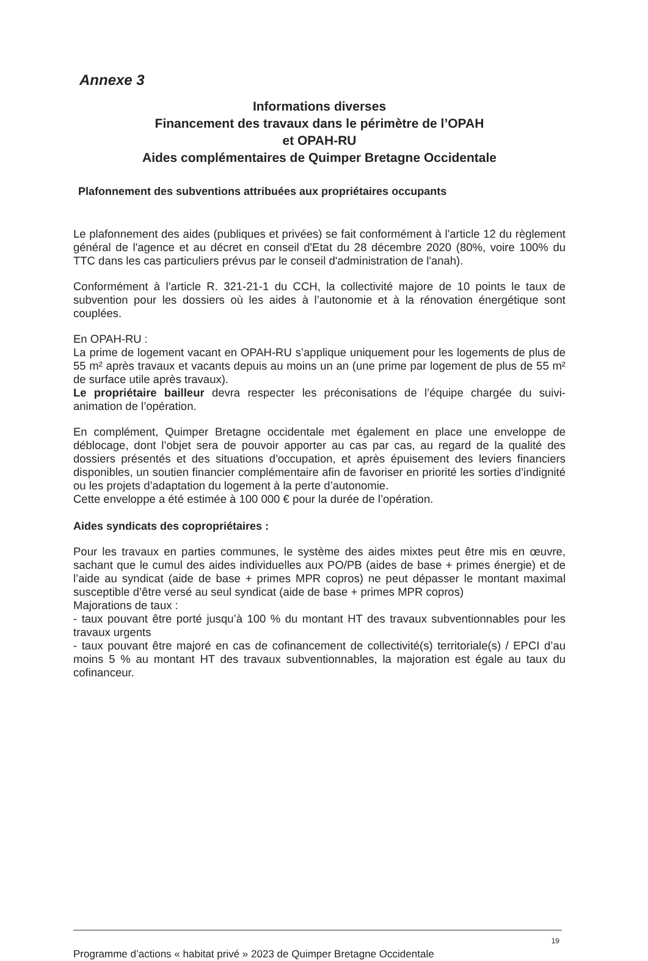Annexe 3
Informations diverses
Financement des travaux dans le périmètre de l’OPAH
et OPAH-RU
Aides complémentaires de Quimper Bretagne Occidentale
Plafonnement des subventions attribuées aux propriétaires occupants
Le plafonnement des aides (publiques et privées) se fait conformément à l'article 12 du règlement général de l'agence et au décret en conseil d'Etat du 28 décembre 2020 (80%, voire 100% du TTC dans les cas particuliers prévus par le conseil d'administration de l'anah).
Conformément à l’article R. 321-21-1 du CCH, la collectivité majore de 10 points le taux de subvention pour les dossiers où les aides à l’autonomie et à la rénovation énergétique sont couplées.
En OPAH-RU :
La prime de logement vacant en OPAH-RU s’applique uniquement pour les logements de plus de 55 m² après travaux et vacants depuis au moins un an (une prime par logement de plus de 55 m² de surface utile après travaux).
Le propriétaire bailleur devra respecter les préconisations de l’équipe chargée du suivi-animation de l’opération.
En complément, Quimper Bretagne occidentale met également en place une enveloppe de déblocage, dont l’objet sera de pouvoir apporter au cas par cas, au regard de la qualité des dossiers présentés et des situations d’occupation, et après épuisement des leviers financiers disponibles, un soutien financier complémentaire afin de favoriser en priorité les sorties d’indignité ou les projets d’adaptation du logement à la perte d’autonomie.
Cette enveloppe a été estimée à 100 000 € pour la durée de l’opération.
Aides syndicats des copropriétaires :
Pour les travaux en parties communes, le système des aides mixtes peut être mis en œuvre, sachant que le cumul des aides individuelles aux PO/PB (aides de base + primes énergie) et de l’aide au syndicat (aide de base + primes MPR copros) ne peut dépasser le montant maximal susceptible d’être versé au seul syndicat (aide de base + primes MPR copros)
Majorations de taux :
- taux pouvant être porté jusqu’à 100 % du montant HT des travaux subventionnables pour les travaux urgents
- taux pouvant être majoré en cas de cofinancement de collectivité(s) territoriale(s) / EPCI d’au moins 5 % au montant HT des travaux subventionnables, la majoration est égale au taux du cofinanceur.
19
Programme d’actions « habitat privé » 2023 de Quimper Bretagne Occidentale